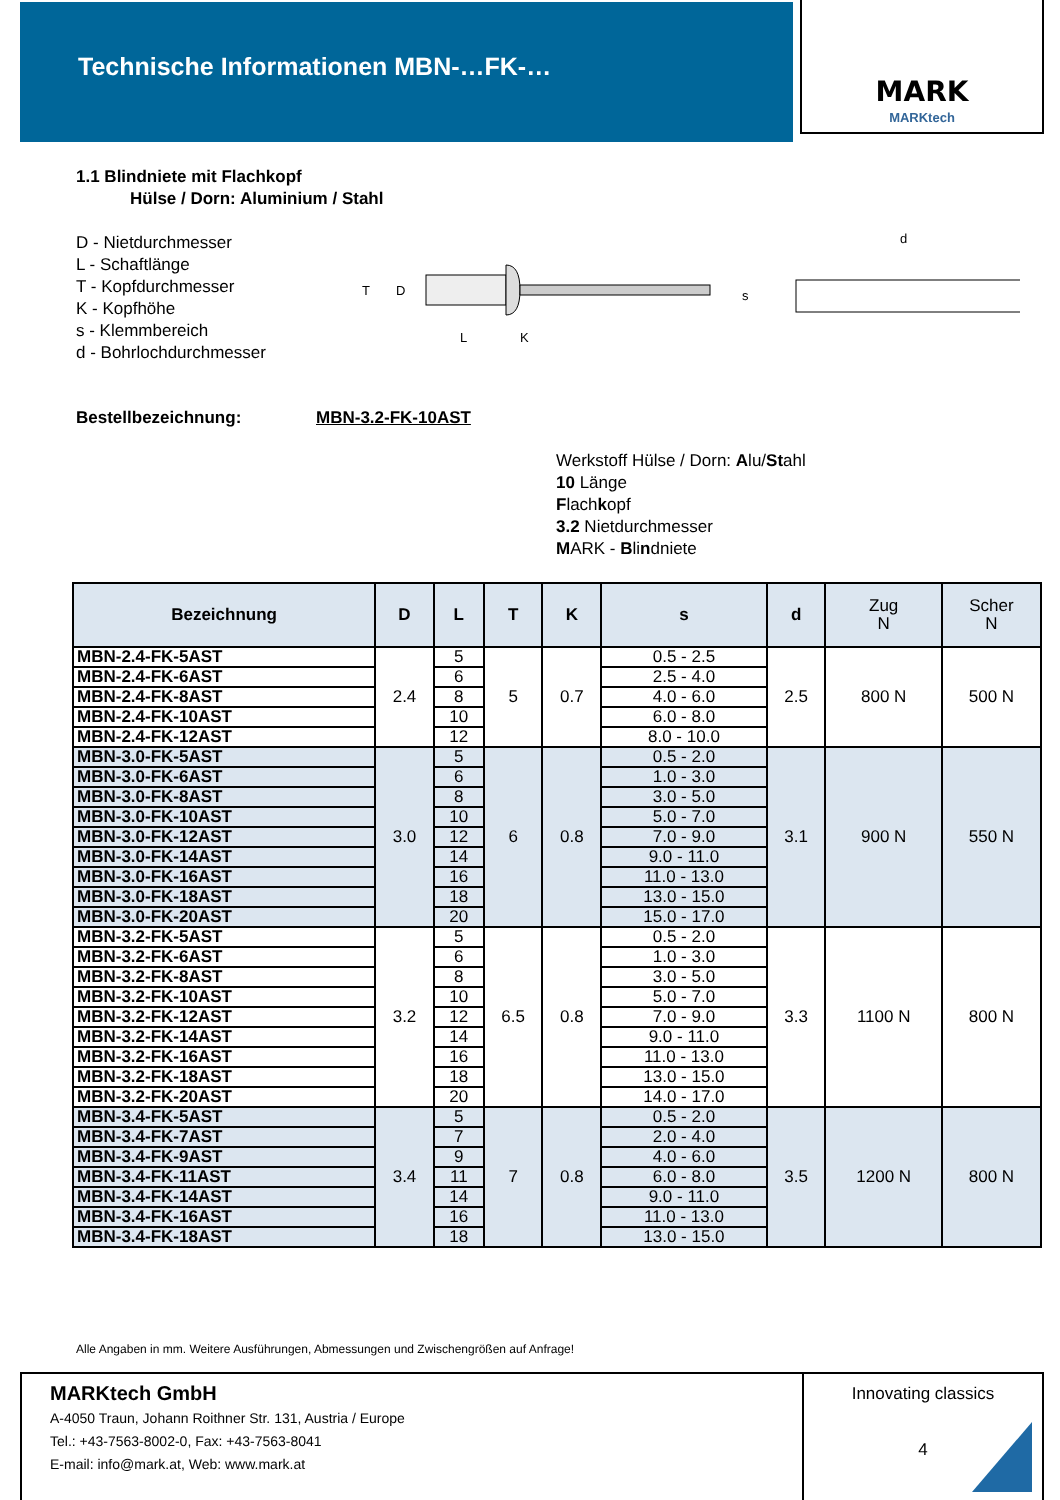Technische Informationen MBN-…FK-…
MARK
MARKtech
1.1 Blindniete mit Flachkopf
Hülse / Dorn: Aluminium / Stahl
D - Nietdurchmesser
L - Schaftlänge
T - Kopfdurchmesser
K - Kopfhöhe
s - Klemmbereich
d - Bohrlochdurchmesser
T
D
L
K
s
d
Bestellbezeichnung: MBN-3.2-FK-10AST
Werkstoff Hülse / Dorn: Alu/Stahl
10 Länge
Flachkopf
3.2 Nietdurchmesser
MARK - Blindniete
| Bezeichnung | D | L | T | K | s | d | Zug N | Scher N |
| --- | --- | --- | --- | --- | --- | --- | --- | --- |
| MBN-2.4-FK-5AST | 2.4 | 5 | 5 | 0.7 | 0.5 - 2.5 | 2.5 | 800 N | 500 N |
| MBN-2.4-FK-6AST | | 6 | | | 2.5 - 4.0 | | | |
| MBN-2.4-FK-8AST | | 8 | | | 4.0 - 6.0 | | | |
| MBN-2.4-FK-10AST | | 10 | | | 6.0 - 8.0 | | | |
| MBN-2.4-FK-12AST | | 12 | | | 8.0 - 10.0 | | | |
| MBN-3.0-FK-5AST | 3.0 | 5 | 6 | 0.8 | 0.5 - 2.0 | 3.1 | 900 N | 550 N |
| MBN-3.0-FK-6AST | | 6 | | | 1.0 - 3.0 | | | |
| MBN-3.0-FK-8AST | | 8 | | | 3.0 - 5.0 | | | |
| MBN-3.0-FK-10AST | | 10 | | | 5.0 - 7.0 | | | |
| MBN-3.0-FK-12AST | | 12 | | | 7.0 - 9.0 | | | |
| MBN-3.0-FK-14AST | | 14 | | | 9.0 - 11.0 | | | |
| MBN-3.0-FK-16AST | | 16 | | | 11.0 - 13.0 | | | |
| MBN-3.0-FK-18AST | | 18 | | | 13.0 - 15.0 | | | |
| MBN-3.0-FK-20AST | | 20 | | | 15.0 - 17.0 | | | |
| MBN-3.2-FK-5AST | 3.2 | 5 | 6.5 | 0.8 | 0.5 - 2.0 | 3.3 | 1100 N | 800 N |
| MBN-3.2-FK-6AST | | 6 | | | 1.0 - 3.0 | | | |
| MBN-3.2-FK-8AST | | 8 | | | 3.0 - 5.0 | | | |
| MBN-3.2-FK-10AST | | 10 | | | 5.0 - 7.0 | | | |
| MBN-3.2-FK-12AST | | 12 | | | 7.0 - 9.0 | | | |
| MBN-3.2-FK-14AST | | 14 | | | 9.0 - 11.0 | | | |
| MBN-3.2-FK-16AST | | 16 | | | 11.0 - 13.0 | | | |
| MBN-3.2-FK-18AST | | 18 | | | 13.0 - 15.0 | | | |
| MBN-3.2-FK-20AST | | 20 | | | 14.0 - 17.0 | | | |
| MBN-3.4-FK-5AST | 3.4 | 5 | 7 | 0.8 | 0.5 - 2.0 | 3.5 | 1200 N | 800 N |
| MBN-3.4-FK-7AST | | 7 | | | 2.0 - 4.0 | | | |
| MBN-3.4-FK-9AST | | 9 | | | 4.0 - 6.0 | | | |
| MBN-3.4-FK-11AST | | 11 | | | 6.0 - 8.0 | | | |
| MBN-3.4-FK-14AST | | 14 | | | 9.0 - 11.0 | | | |
| MBN-3.4-FK-16AST | | 16 | | | 11.0 - 13.0 | | | |
| MBN-3.4-FK-18AST | | 18 | | | 13.0 - 15.0 | | | |
Alle Angaben in mm. Weitere Ausführungen, Abmessungen und Zwischengrößen auf Anfrage!
MARKtech GmbH
A-4050 Traun, Johann Roithner Str. 131, Austria / Europe
Tel.: +43-7563-8002-0, Fax: +43-7563-8041
E-mail: info@mark.at, Web: www.mark.at
Innovating classics
4